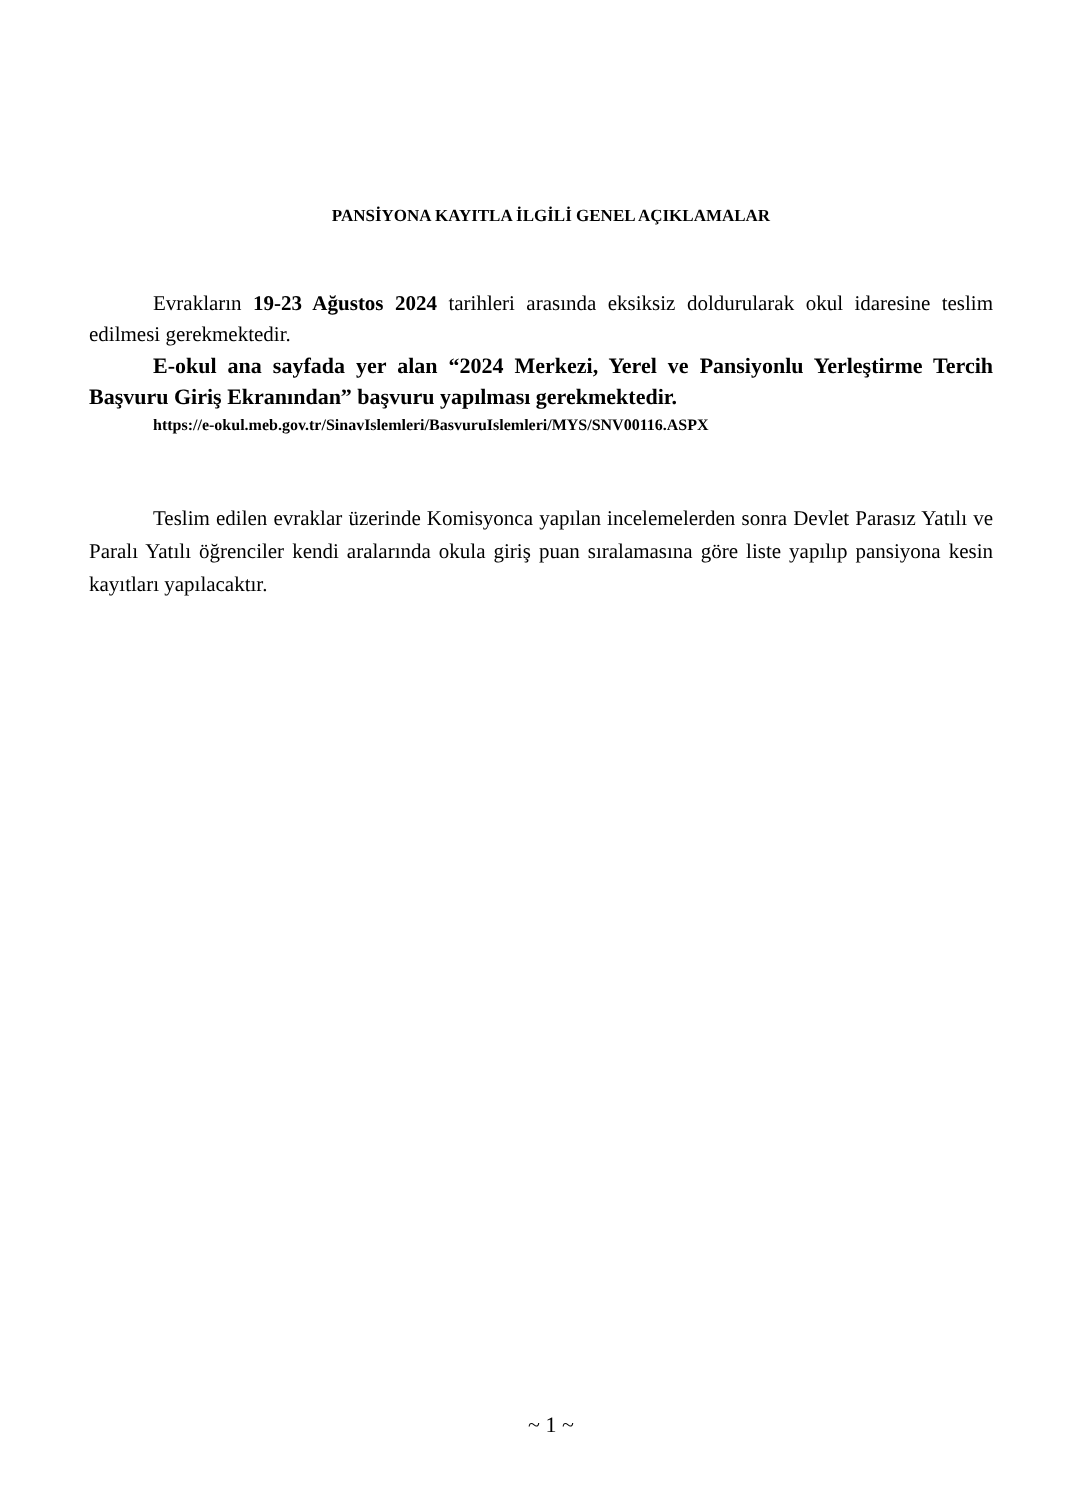PANSİYONA KAYITLA İLGİLİ GENEL AÇIKLAMALAR
Evrakların 19-23 Ağustos 2024 tarihleri arasında eksiksiz doldurularak okul idaresine teslim edilmesi gerekmektedir.
E-okul ana sayfada yer alan “2024 Merkezi, Yerel ve Pansiyonlu Yerleştirme Tercih Başvuru Giriş Ekranından” başvuru yapılması gerekmektedir.
https://e-okul.meb.gov.tr/SinavIslemleri/BasvuruIslemleri/MYS/SNV00116.ASPX
Teslim edilen evraklar üzerinde Komisyonca yapılan incelemelerden sonra Devlet Parasız Yatılı ve Paralı Yatılı öğrenciler kendi aralarında okula giriş puan sıralamasına göre liste yapılıp pansiyona kesin kayıtları yapılacaktır.
~ 1 ~